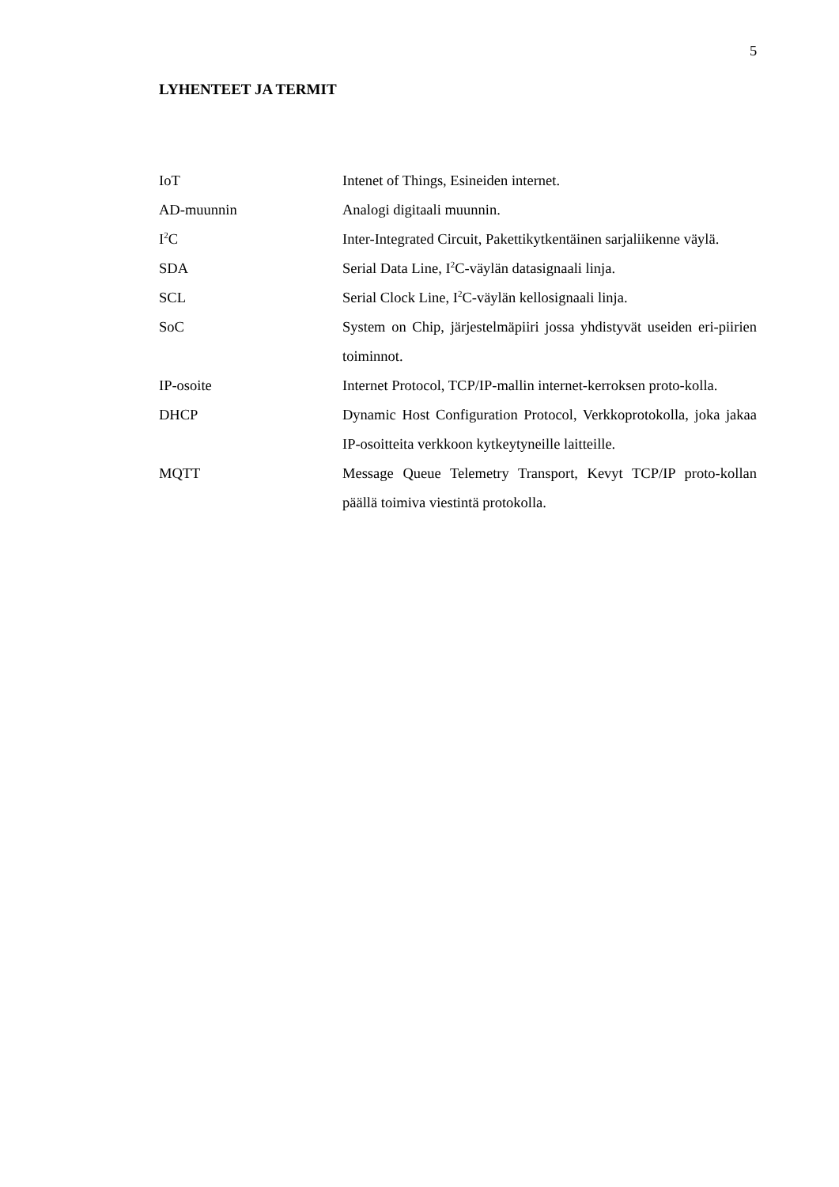5
LYHENTEET JA TERMIT
IoT Intenet of Things, Esineiden internet.
AD-muunnin Analogi digitaali muunnin.
I<sup>2</sup>C Inter-Integrated Circuit, Pakettikytkentäinen sarjaliikenne väylä.
SDA Serial Data Line, I<sup>2</sup>C-väylän datasignaali linja.
SCL Serial Clock Line, I<sup>2</sup>C-väylän kellosignaali linja.
SoC System on Chip, järjestelmäpiiri jossa yhdistyvät useiden eri-piirien toiminnot.
IP-osoite Internet Protocol, TCP/IP-mallin internet-kerroksen proto-kolla.
DHCP Dynamic Host Configuration Protocol, Verkkoprotokolla, joka jakaa IP-osoitteita verkkoon kytkeytyneille laitteille.
MQTT Message Queue Telemetry Transport, Kevyt TCP/IP proto-kollan päällä toimiva viestintä protokolla.